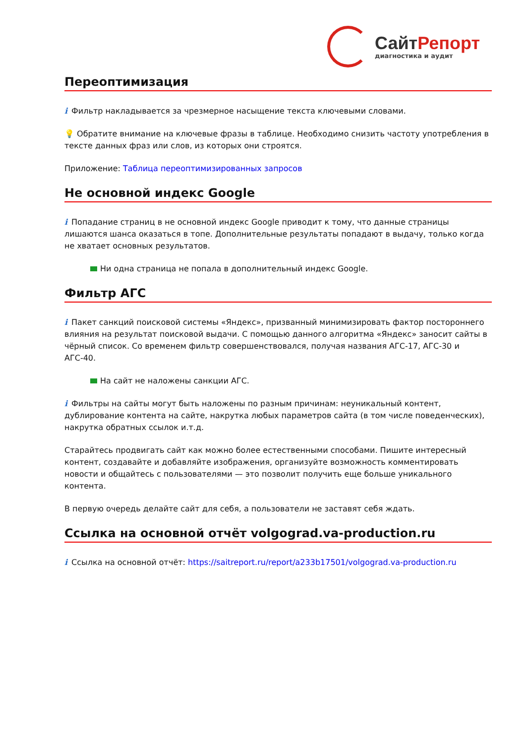СайтРепорт
диагностика и аудит
Переоптимизация
i Фильтр накладывается за чрезмерное насыщение текста ключевыми словами.
💡 Обратите внимание на ключевые фразы в таблице. Необходимо снизить частоту употребления в тексте данных фраз или слов, из которых они строятся.
Приложение: Таблица переоптимизированных запросов
Не основной индекс Google
i Попадание страниц в не основной индекс Google приводит к тому, что данные страницы лишаются шанса оказаться в топе. Дополнительные результаты попадают в выдачу, только когда не хватает основных результатов.
Ни одна страница не попала в дополнительный индекс Google.
Фильтр АГС
i Пакет санкций поисковой системы «Яндекс», призванный минимизировать фактор постороннего влияния на результат поисковой выдачи. С помощью данного алгоритма «Яндекс» заносит сайты в чёрный список. Со временем фильтр совершенствовался, получая названия АГС-17, АГС-30 и АГС-40.
На сайт не наложены санкции АГС.
i Фильтры на сайты могут быть наложены по разным причинам: неуникальный контент, дублирование контента на сайте, накрутка любых параметров сайта (в том числе поведенческих), накрутка обратных ссылок и.т.д.
Старайтесь продвигать сайт как можно более естественными способами. Пишите интересный контент, создавайте и добавляйте изображения, организуйте возможность комментировать новости и общайтесь с пользователями — это позволит получить еще больше уникального контента.
В первую очередь делайте сайт для себя, а пользователи не заставят себя ждать.
Ссылка на основной отчёт volgograd.va-production.ru
i Ссылка на основной отчёт: https://saitreport.ru/report/a233b17501/volgograd.va-production.ru